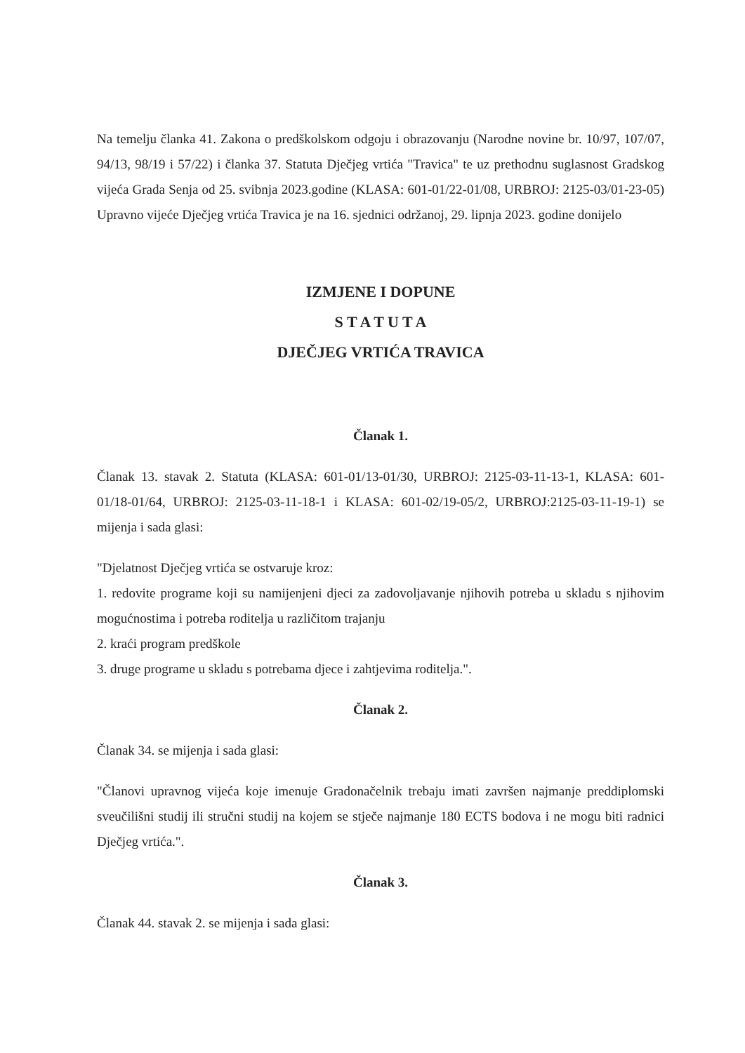Na temelju članka 41. Zakona o predškolskom odgoju i obrazovanju (Narodne novine br. 10/97, 107/07, 94/13, 98/19 i 57/22) i članka 37. Statuta Dječjeg vrtića "Travica" te uz prethodnu suglasnost Gradskog vijeća Grada Senja od 25. svibnja 2023.godine (KLASA: 601-01/22-01/08, URBROJ: 2125-03/01-23-05) Upravno vijeće Dječjeg vrtića Travica je na 16. sjednici održanoj, 29. lipnja 2023. godine donijelo
IZMJENE I DOPUNE
S T A T U T A
DJEČJEG VRTIĆA TRAVICA
Članak 1.
Članak 13. stavak 2. Statuta (KLASA: 601-01/13-01/30, URBROJ: 2125-03-11-13-1, KLASA: 601-01/18-01/64, URBROJ: 2125-03-11-18-1 i KLASA: 601-02/19-05/2, URBROJ:2125-03-11-19-1) se mijenja i sada glasi:
"Djelatnost Dječjeg vrtića se ostvaruje kroz:
1. redovite programe koji su namijenjeni djeci za zadovoljavanje njihovih potreba u skladu s njihovim mogućnostima i potreba roditelja u različitom trajanju
2. kraći program predškole
3. druge programe u skladu s potrebama djece i zahtjevima roditelja.".
Članak 2.
Članak 34. se mijenja i sada glasi:
"Članovi upravnog vijeća koje imenuje Gradonačelnik trebaju imati završen najmanje preddiplomski sveučilišni studij ili stručni studij na kojem se stječe najmanje 180 ECTS bodova i ne mogu biti radnici Dječjeg vrtića.".
Članak 3.
Članak 44. stavak 2. se mijenja i sada glasi: